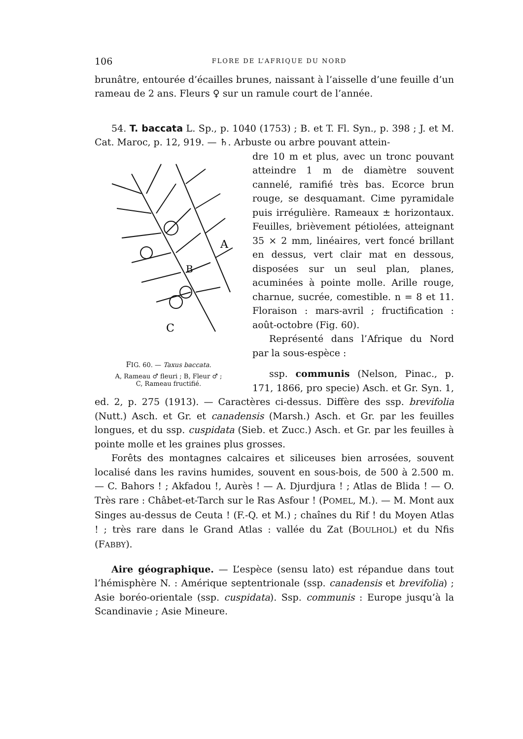106 FLORE DE L’AFRIQUE DU NORD
brunâtre, entourée d’écailles brunes, naissant à l’aisselle d’une feuille d’un rameau de 2 ans. Fleurs ♀ sur un ramule court de l’année.
54. T. baccata L. Sp., p. 1040 (1753) ; B. et T. Fl. Syn., p. 398 ; J. et M. Cat. Maroc, p. 12, 919. — ♄. Arbuste ou arbre pouvant attein-
A
B
C
FIG. 60. — Taxus baccata.
A, Rameau ♂ fleuri ; B, Fleur ♂ ;
C, Rameau fructifié.
dre 10 m et plus, avec un tronc pouvant atteindre 1 m de diamètre souvent cannelé, ramifié très bas. Ecorce brun rouge, se desquamant. Cime pyramidale puis irrégulière. Rameaux ± horizontaux. Feuilles, brièvement pétiolées, atteignant 35 × 2 mm, linéaires, vert foncé brillant en dessus, vert clair mat en dessous, disposées sur un seul plan, planes, acuminées à pointe molle. Arille rouge, charnue, sucrée, comestible. n = 8 et 11. Floraison : mars-avril ; fructification : août-octobre (Fig. 60).
Représenté dans l’Afrique du Nord par la sous-espèce :
ssp. communis (Nelson, Pinac., p. 171, 1866, pro specie) Asch. et Gr. Syn. 1, ed. 2, p. 275 (1913). — Caractères ci-dessus. Diffère des ssp. brevifolia (Nutt.) Asch. et Gr. et canadensis (Marsh.) Asch. et Gr. par les feuilles longues, et du ssp. cuspidata (Sieb. et Zucc.) Asch. et Gr. par les feuilles à pointe molle et les graines plus grosses.
Forêts des montagnes calcaires et siliceuses bien arrosées, souvent localisé dans les ravins humides, souvent en sous-bois, de 500 à 2.500 m. — C. Bahors ! ; Akfadou !, Aurès ! — A. Djurdjura ! ; Atlas de Blida ! — O. Très rare : Châbet-et-Tarch sur le Ras Asfour ! (POMEL, M.). — M. Mont aux Singes au-dessus de Ceuta ! (F.-Q. et M.) ; chaînes du Rif ! du Moyen Atlas ! ; très rare dans le Grand Atlas : vallée du Zat (BOULHOL) et du Nfis (FABBY).
Aire géographique. — L’espèce (sensu lato) est répandue dans tout l’hémisphère N. : Amérique septentrionale (ssp. canadensis et brevifolia) ; Asie boréo-orientale (ssp. cuspidata). Ssp. communis : Europe jusqu’à la Scandinavie ; Asie Mineure.